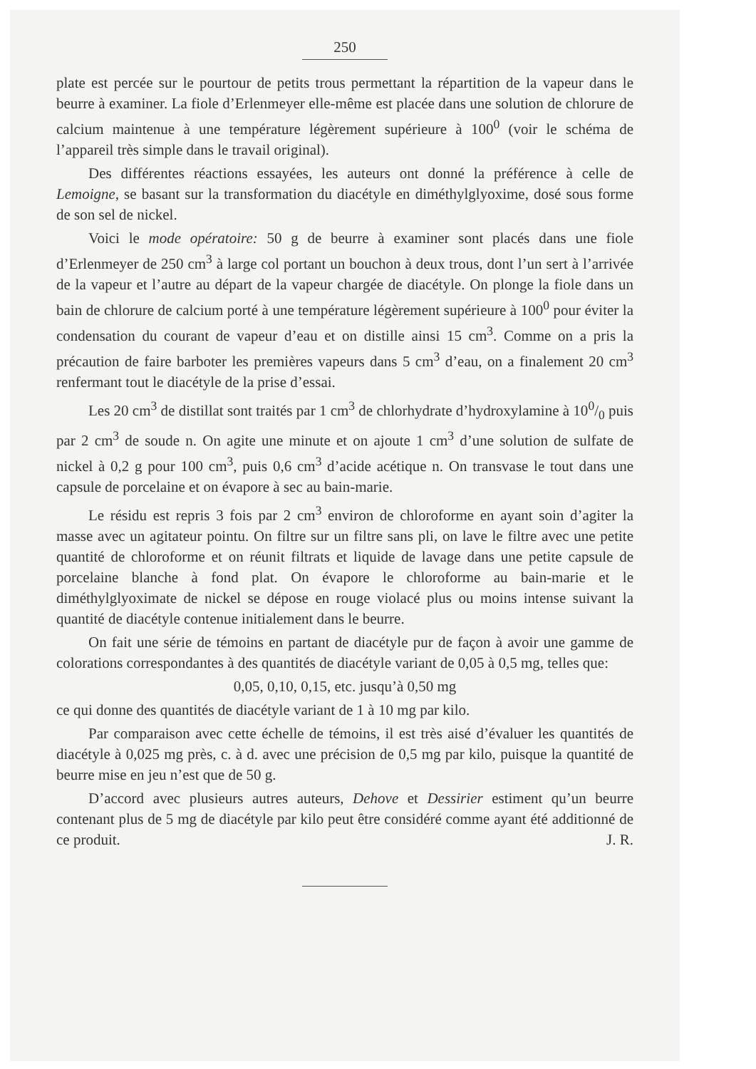250
plate est percée sur le pourtour de petits trous permettant la répartition de la vapeur dans le beurre à examiner. La fiole d’Erlenmeyer elle-même est placée dans une solution de chlorure de calcium maintenue à une température légèrement supérieure à 100<sup>0</sup> (voir le schéma de l’appareil très simple dans le travail original).
Des différentes réactions essayées, les auteurs ont donné la préférence à celle de Lemoigne, se basant sur la transformation du diacétyle en diméthylglyoxime, dosé sous forme de son sel de nickel.
Voici le mode opératoire: 50 g de beurre à examiner sont placés dans une fiole d’Erlenmeyer de 250 cm<sup>3</sup> à large col portant un bouchon à deux trous, dont l’un sert à l’arrivée de la vapeur et l’autre au départ de la vapeur chargée de diacétyle. On plonge la fiole dans un bain de chlorure de calcium porté à une température légèrement supérieure à 100<sup>0</sup> pour éviter la condensation du courant de vapeur d’eau et on distille ainsi 15 cm<sup>3</sup>. Comme on a pris la précaution de faire barboter les premières vapeurs dans 5 cm<sup>3</sup> d’eau, on a finalement 20 cm<sup>3</sup> renfermant tout le diacétyle de la prise d’essai.
Les 20 cm<sup>3</sup> de distillat sont traités par 1 cm<sup>3</sup> de chlorhydrate d’hydroxylamine à 100/0 puis par 2 cm<sup>3</sup> de soude n. On agite une minute et on ajoute 1 cm<sup>3</sup> d’une solution de sulfate de nickel à 0,2 g pour 100 cm<sup>3</sup>, puis 0,6 cm<sup>3</sup> d’acide acétique n. On transvase le tout dans une capsule de porcelaine et on évapore à sec au bain-marie.
Le résidu est repris 3 fois par 2 cm<sup>3</sup> environ de chloroforme en ayant soin d’agiter la masse avec un agitateur pointu. On filtre sur un filtre sans pli, on lave le filtre avec une petite quantité de chloroforme et on réunit filtrats et liquide de lavage dans une petite capsule de porcelaine blanche à fond plat. On évapore le chloroforme au bain-marie et le diméthylglyoximate de nickel se dépose en rouge violacé plus ou moins intense suivant la quantité de diacétyle contenue initialement dans le beurre.
On fait une série de témoins en partant de diacétyle pur de façon à avoir une gamme de colorations correspondantes à des quantités de diacétyle variant de 0,05 à 0,5 mg, telles que:
0,05, 0,10, 0,15, etc. jusqu’à 0,50 mg
ce qui donne des quantités de diacétyle variant de 1 à 10 mg par kilo.
Par comparaison avec cette échelle de témoins, il est très aisé d’évaluer les quantités de diacétyle à 0,025 mg près, c. à d. avec une précision de 0,5 mg par kilo, puisque la quantité de beurre mise en jeu n’est que de 50 g.
D’accord avec plusieurs autres auteurs, Dehove et Dessirier estiment qu’un beurre contenant plus de 5 mg de diacétyle par kilo peut être considéré comme ayant été additionné de ce produit. J. R.